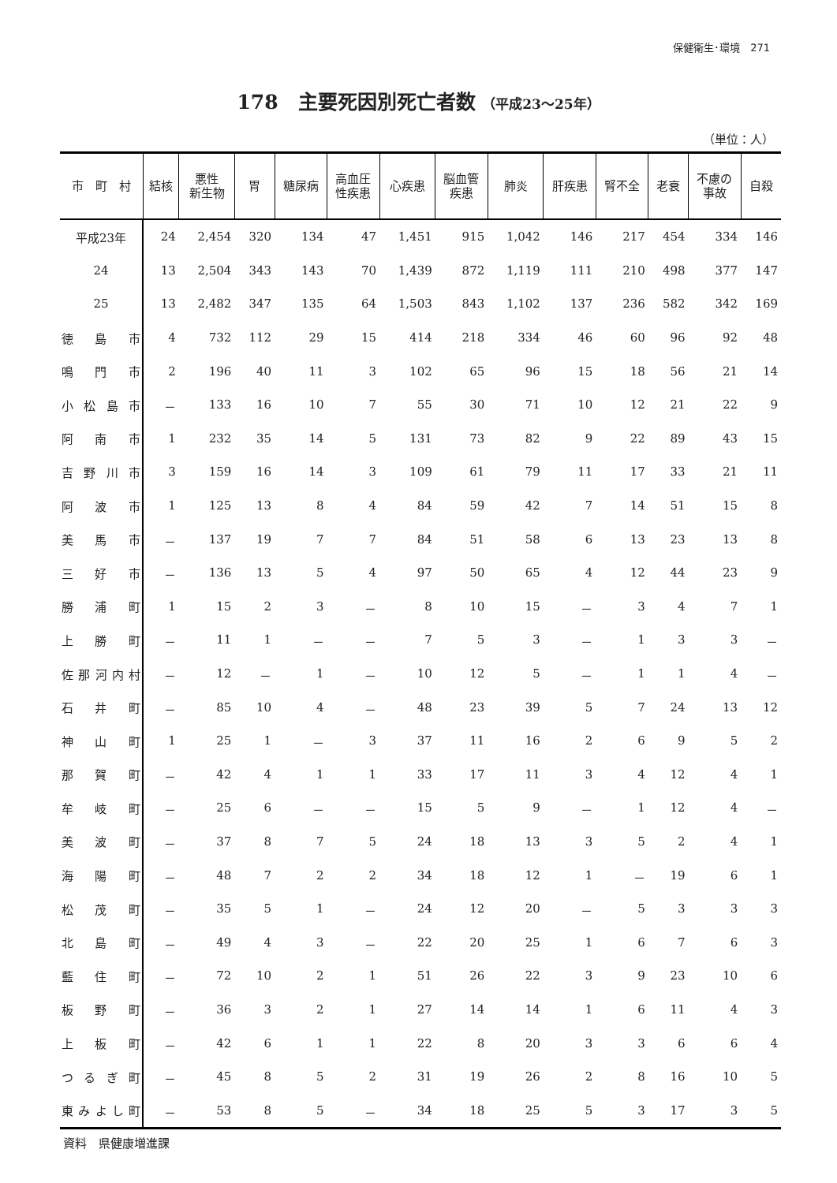保健衛生･環境　271
178　主要死因別死亡者数 （平成23～25年）
（単位：人）
| 市 町 村 | 結核 | 悪性 新生物 | 胃 | 糖尿病 | 高血圧 性疾患 | 心疾患 | 脳血管 疾患 | 肺炎 | 肝疾患 | 腎不全 | 老衰 | 不慮の 事故 | 自殺 |
| --- | --- | --- | --- | --- | --- | --- | --- | --- | --- | --- | --- | --- | --- |
| 平成23年 | 24 | 2,454 | 320 | 134 | 47 | 1,451 | 915 | 1,042 | 146 | 217 | 454 | 334 | 146 |
| 24 | 13 | 2,504 | 343 | 143 | 70 | 1,439 | 872 | 1,119 | 111 | 210 | 498 | 377 | 147 |
| 25 | 13 | 2,482 | 347 | 135 | 64 | 1,503 | 843 | 1,102 | 137 | 236 | 582 | 342 | 169 |
| 徳 島 市 | 4 | 732 | 112 | 29 | 15 | 414 | 218 | 334 | 46 | 60 | 96 | 92 | 48 |
| 鳴 門 市 | 2 | 196 | 40 | 11 | 3 | 102 | 65 | 96 | 15 | 18 | 56 | 21 | 14 |
| 小 松 島 市 | － | 133 | 16 | 10 | 7 | 55 | 30 | 71 | 10 | 12 | 21 | 22 | 9 |
| 阿 南 市 | 1 | 232 | 35 | 14 | 5 | 131 | 73 | 82 | 9 | 22 | 89 | 43 | 15 |
| 吉 野 川 市 | 3 | 159 | 16 | 14 | 3 | 109 | 61 | 79 | 11 | 17 | 33 | 21 | 11 |
| 阿 波 市 | 1 | 125 | 13 | 8 | 4 | 84 | 59 | 42 | 7 | 14 | 51 | 15 | 8 |
| 美 馬 市 | － | 137 | 19 | 7 | 7 | 84 | 51 | 58 | 6 | 13 | 23 | 13 | 8 |
| 三 好 市 | － | 136 | 13 | 5 | 4 | 97 | 50 | 65 | 4 | 12 | 44 | 23 | 9 |
| 勝 浦 町 | 1 | 15 | 2 | 3 | － | 8 | 10 | 15 | － | 3 | 4 | 7 | 1 |
| 上 勝 町 | － | 11 | 1 | － | － | 7 | 5 | 3 | － | 1 | 3 | 3 | － |
| 佐那河内村 | － | 12 | － | 1 | － | 10 | 12 | 5 | － | 1 | 1 | 4 | － |
| 石 井 町 | － | 85 | 10 | 4 | － | 48 | 23 | 39 | 5 | 7 | 24 | 13 | 12 |
| 神 山 町 | 1 | 25 | 1 | － | 3 | 37 | 11 | 16 | 2 | 6 | 9 | 5 | 2 |
| 那 賀 町 | － | 42 | 4 | 1 | 1 | 33 | 17 | 11 | 3 | 4 | 12 | 4 | 1 |
| 牟 岐 町 | － | 25 | 6 | － | － | 15 | 5 | 9 | － | 1 | 12 | 4 | － |
| 美 波 町 | － | 37 | 8 | 7 | 5 | 24 | 18 | 13 | 3 | 5 | 2 | 4 | 1 |
| 海 陽 町 | － | 48 | 7 | 2 | 2 | 34 | 18 | 12 | 1 | － | 19 | 6 | 1 |
| 松 茂 町 | － | 35 | 5 | 1 | － | 24 | 12 | 20 | － | 5 | 3 | 3 | 3 |
| 北 島 町 | － | 49 | 4 | 3 | － | 22 | 20 | 25 | 1 | 6 | 7 | 6 | 3 |
| 藍 住 町 | － | 72 | 10 | 2 | 1 | 51 | 26 | 22 | 3 | 9 | 23 | 10 | 6 |
| 板 野 町 | － | 36 | 3 | 2 | 1 | 27 | 14 | 14 | 1 | 6 | 11 | 4 | 3 |
| 上 板 町 | － | 42 | 6 | 1 | 1 | 22 | 8 | 20 | 3 | 3 | 6 | 6 | 4 |
| つ る ぎ 町 | － | 45 | 8 | 5 | 2 | 31 | 19 | 26 | 2 | 8 | 16 | 10 | 5 |
| 東みよし町 | － | 53 | 8 | 5 | － | 34 | 18 | 25 | 5 | 3 | 17 | 3 | 5 |
資料　県健康増進課